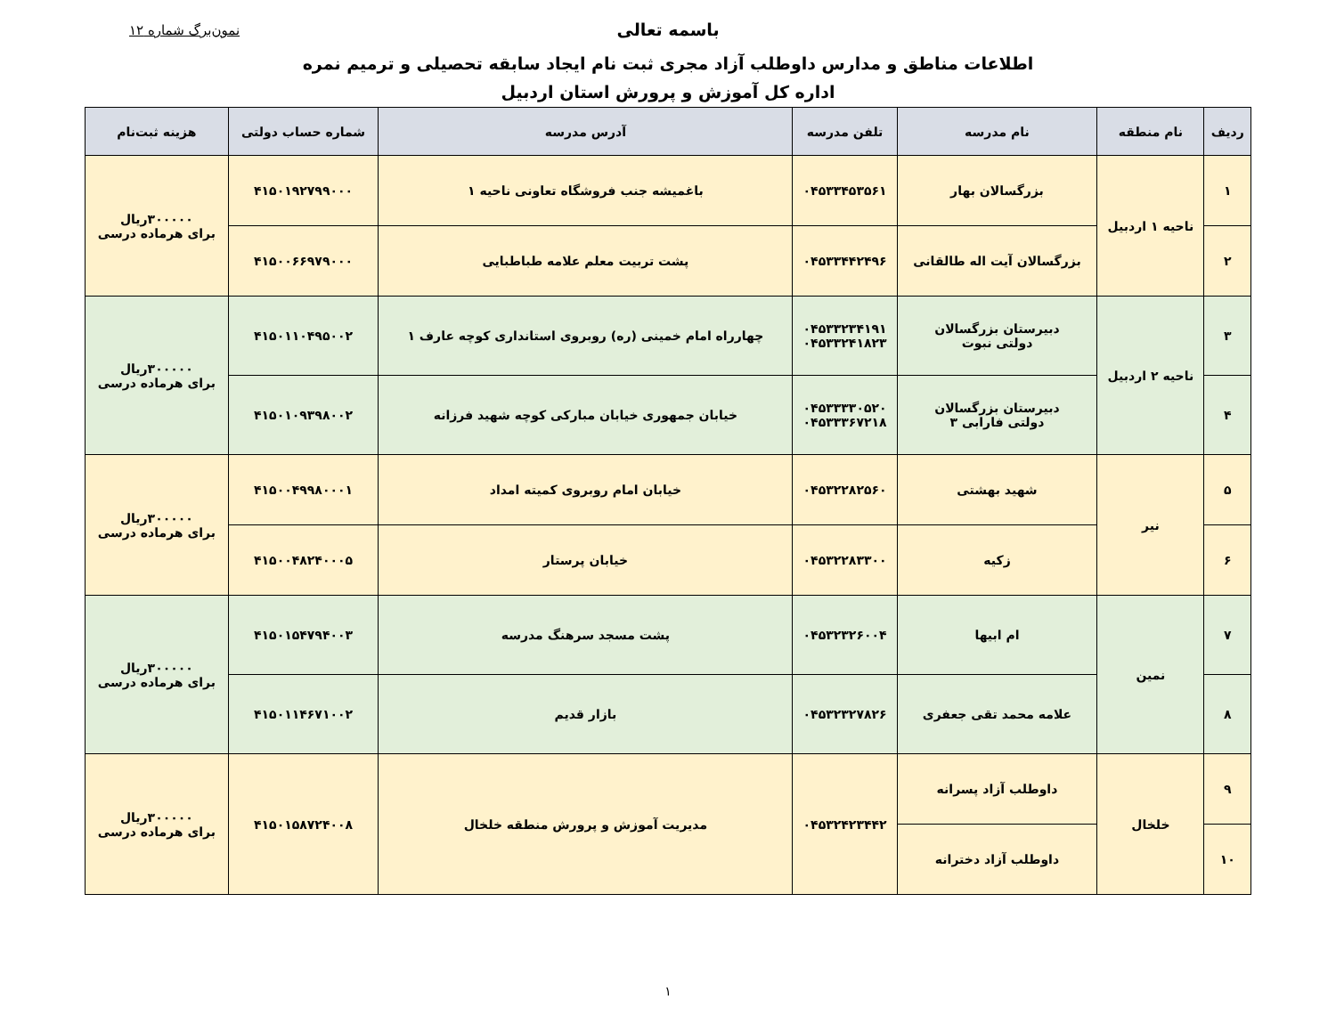باسمه تعالی نمون‌برگ شماره ۱۲
اطلاعات مناطق و مدارس داوطلب آزاد مجری ثبت نام ایجاد سابقه تحصیلی و ترمیم نمره
اداره کل آموزش و پرورش استان اردبیل
| ردیف | نام منطقه | نام مدرسه | تلفن مدرسه | آدرس مدرسه | شماره حساب دولتی | هزینه ثبت‌نام |
| --- | --- | --- | --- | --- | --- | --- |
| ۱ | ناحیه ۱ اردبیل | بزرگسالان بهار | ۰۴۵۳۳۴۵۳۵۶۱ | باغمیشه جنب فروشگاه تعاونی ناحیه ۱ | ۴۱۵۰۱۹۲۷۹۹۰۰۰ | ۳۰۰۰۰۰ریال برای هرماده درسی |
| ۲ | | بزرگسالان آیت اله طالقانی | ۰۴۵۳۳۴۴۲۴۹۶ | پشت تربیت معلم علامه طباطبایی | ۴۱۵۰۰۶۶۹۷۹۰۰۰ | |
| ۳ | ناحیه ۲ اردبیل | دبیرستان بزرگسالان دولتی نبوت | ۰۴۵۳۳۲۳۴۱۹۱ ۰۴۵۳۳۲۴۱۸۲۳ | چهارراه امام خمینی (ره) روبروی استانداری کوچه عارف ۱ | ۴۱۵۰۱۱۰۴۹۵۰۰۲ | ۳۰۰۰۰۰ریال برای هرماده درسی |
| ۴ | | دبیرستان بزرگسالان دولتی فارابی ۳ | ۰۴۵۳۳۳۳۰۵۲۰ ۰۴۵۳۳۳۶۷۲۱۸ | خیابان جمهوری خیابان مبارکی کوچه شهید فرزانه | ۴۱۵۰۱۰۹۳۹۸۰۰۲ | |
| ۵ | نیر | شهید بهشتی | ۰۴۵۳۲۲۸۲۵۶۰ | خیابان امام روبروی کمیته امداد | ۴۱۵۰۰۴۹۹۸۰۰۰۱ | ۳۰۰۰۰۰ریال برای هرماده درسی |
| ۶ | | زکیه | ۰۴۵۳۲۲۸۳۳۰۰ | خیابان پرستار | ۴۱۵۰۰۴۸۲۴۰۰۰۵ | |
| ۷ | نمین | ام ابیها | ۰۴۵۳۲۳۲۶۰۰۴ | پشت مسجد سرهنگ مدرسه | ۴۱۵۰۱۵۴۷۹۴۰۰۳ | ۳۰۰۰۰۰ریال برای هرماده درسی |
| ۸ | | علامه محمد تقی جعفری | ۰۴۵۳۲۳۲۷۸۲۶ | بازار قدیم | ۴۱۵۰۱۱۴۶۷۱۰۰۲ | |
| ۹ | خلخال | داوطلب آزاد پسرانه | ۰۴۵۳۲۴۲۳۴۴۲ | مدیریت آموزش و پرورش منطقه خلخال | ۴۱۵۰۱۵۸۷۲۴۰۰۸ | ۳۰۰۰۰۰ریال برای هرماده درسی |
| ۱۰ | | داوطلب آزاد دخترانه | | | | |
۱